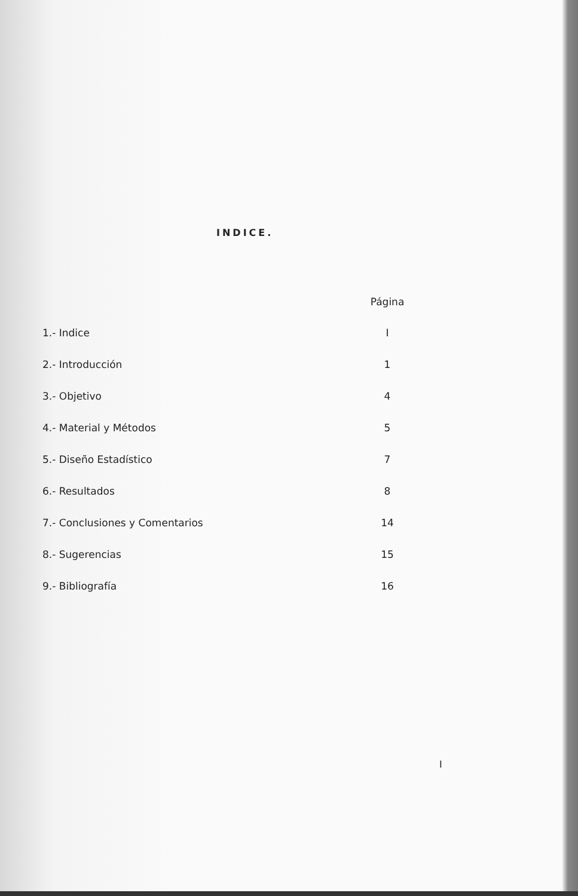INDICE.
| | Página |
| --- | --- |
| 1.- Indice | I |
| 2.- Introducción | 1 |
| 3.- Objetivo | 4 |
| 4.- Material y Métodos | 5 |
| 5.- Diseño Estadístico | 7 |
| 6.- Resultados | 8 |
| 7.- Conclusiones y Comentarios | 14 |
| 8.- Sugerencias | 15 |
| 9.- Bibliografía | 16 |
I